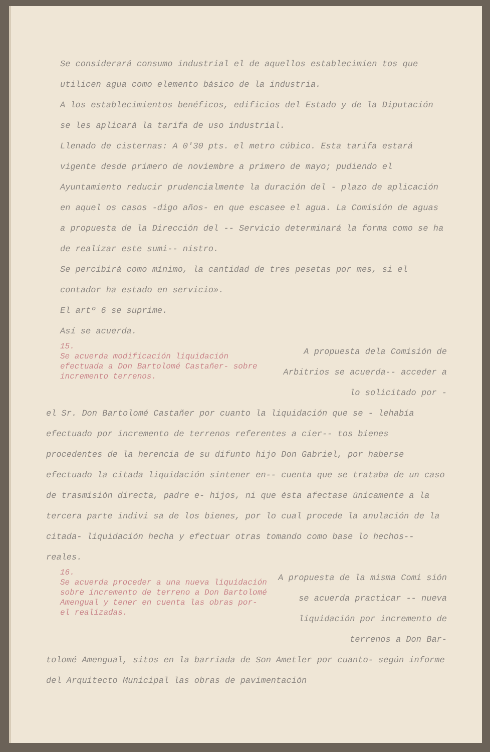Se considerará consumo industrial el de aquellos establecimien tos que utilicen agua como elemento básico de la industria.
A los establecimientos benéficos, edificios del Estado y de la Diputación se les aplicará la tarifa de uso industrial.
Llenado de cisternas: A 0'30 pts. el metro cúbico. Esta tarifa estará vigente desde primero de noviembre a primero de mayo; pudiendo el Ayuntamiento reducir prudencialmente la duración del - plazo de aplicación en aquel os casos -digo años- en que escasee el agua. La Comisión de aguas a propuesta de la Dirección del -- Servicio determinará la forma como se ha de realizar este sumi-- nistro.
Se percibirá como mínimo, la cantidad de tres pesetas por mes, si el contador ha estado en servicio».
El artº 6 se suprime.
Así se acuerda.
15.
Se acuerda modificación liquidación efectuada a Don Bartolomé Castañer- sobre incremento terrenos.
A propuesta dela Comisión de Arbitrios se acuerda-- acceder a lo solicitado por -
el Sr. Don Bartolomé Castañer por cuanto la liquidación que se - lehabía efectuado por incremento de terrenos referentes a cier-- tos bienes procedentes de la herencia de su difunto hijo Don Gabriel, por haberse efectuado la citada liquidación sintener en-- cuenta que se trataba de un caso de trasmisión directa, padre e- hijos, ni que ésta afectase únicamente a la tercera parte indivi sa de los bienes, por lo cual procede la anulación de la citada- liquidación hecha y efectuar otras tomando como base lo hechos-- reales.
16.
Se acuerda proceder a una nueva liquidación sobre incremento de terreno a Don Bartolomé Amengual y tener en cuenta las obras por- el realizadas.
A propuesta de la misma Comi sión se acuerda practicar -- nueva liquidación por incremento de terrenos a Don Bar-
tolomé Amengual, sitos en la barriada de Son Ametler por cuanto- según informe del Arquitecto Municipal las obras de pavimentación